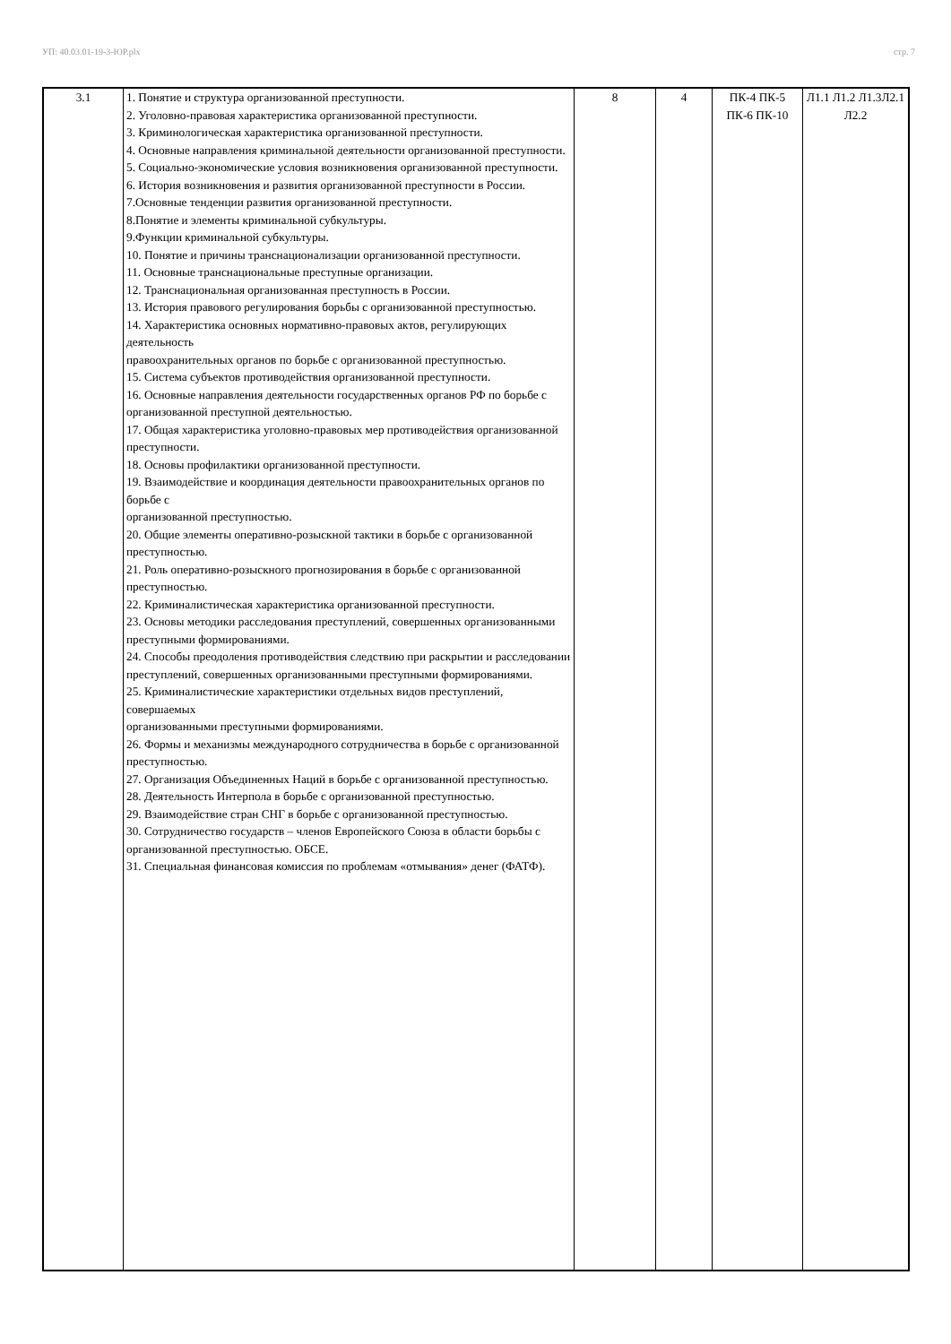УП: 40.03.01-19-3-ЮР.plx стр. 7
| 3.1 | 1. Понятие и структура организованной преступности. 2. Уголовно-правовая характеристика организованной преступности. 3. Криминологическая характеристика организованной преступности. 4. Основные направления криминальной деятельности организованной преступности. 5. Социально-экономические условия возникновения организованной преступности. 6. История возникновения и развития организованной преступности в России. 7.Основные тенденции развития организованной преступности. 8.Понятие и элементы криминальной субкультуры. 9.Функции криминальной субкультуры. 10. Понятие и причины транснационализации организованной преступности. 11. Основные транснациональные преступные организации. 12. Транснациональная организованная преступность в России. 13. История правового регулирования борьбы с организованной преступностью. 14. Характеристика основных нормативно-правовых актов, регулирующих деятельность правоохранительных органов по борьбе с организованной преступностью. 15. Система субъектов противодействия организованной преступности. 16. Основные направления деятельности государственных органов РФ по борьбе с организованной преступной деятельностью. 17. Общая характеристика уголовно-правовых мер противодействия организованной преступности. 18. Основы профилактики организованной преступности. 19. Взаимодействие и координация деятельности правоохранительных органов по борьбе с организованной преступностью. 20. Общие элементы оперативно-розыскной тактики в борьбе с организованной преступностью. 21. Роль оперативно-розыскного прогнозирования в борьбе с организованной преступностью. 22. Криминалистическая характеристика организованной преступности. 23. Основы методики расследования преступлений, совершенных организованными преступными формированиями. 24. Способы преодоления противодействия следствию при раскрытии и расследовании преступлений, совершенных организованными преступными формированиями. 25. Криминалистические характеристики отдельных видов преступлений, совершаемых организованными преступными формированиями. 26. Формы и механизмы международного сотрудничества в борьбе с организованной преступностью. 27. Организация Объединенных Наций в борьбе с организованной преступностью. 28. Деятельность Интерпола в борьбе с организованной преступностью. 29. Взаимодействие стран СНГ в борьбе с организованной преступностью. 30. Сотрудничество государств – членов Европейского Союза в области борьбы с организованной преступностью. ОБСЕ. 31. Специальная финансовая комиссия по проблемам «отмывания» денег (ФАТФ). | 8 | 4 | ПК-4 ПК-5 ПК-6 ПК-10 | Л1.1 Л1.2 Л1.3Л2.1 Л2.2 |